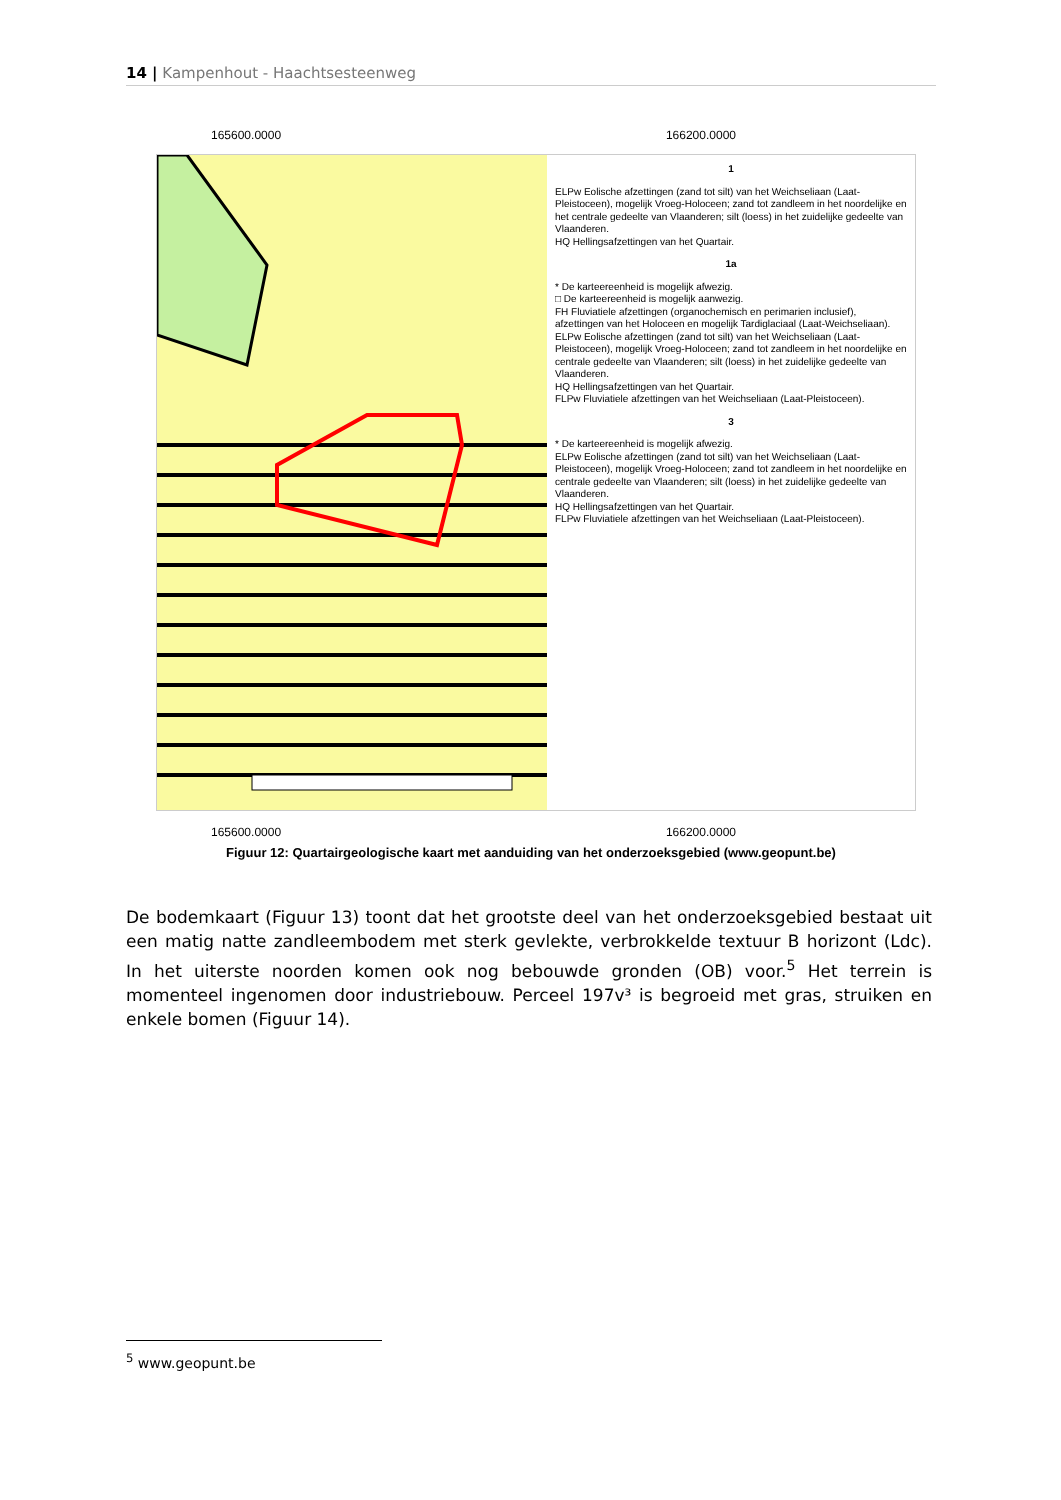14 | Kampenhout - Haachtsesteenweg
165600.0000 166200.0000
1
ELPw Eolische afzettingen (zand tot silt) van het Weichseliaan (Laat-Pleistoceen), mogelijk Vroeg-Holoceen; zand tot zandleem in het noordelijke en het centrale gedeelte van Vlaanderen; silt (loess) in het zuidelijke gedeelte van Vlaanderen.
HQ Hellingsafzettingen van het Quartair.
1a
* De karteereenheid is mogelijk afwezig.
□ De karteereenheid is mogelijk aanwezig.
FH Fluviatiele afzettingen (organochemisch en perimarien inclusief), afzettingen van het Holoceen en mogelijk Tardiglaciaal (Laat-Weichseliaan).
ELPw Eolische afzettingen (zand tot silt) van het Weichseliaan (Laat-Pleistoceen), mogelijk Vroeg-Holoceen; zand tot zandleem in het noordelijke en centrale gedeelte van Vlaanderen; silt (loess) in het zuidelijke gedeelte van Vlaanderen.
HQ Hellingsafzettingen van het Quartair.
FLPw Fluviatiele afzettingen van het Weichseliaan (Laat-Pleistoceen).
3
* De karteereenheid is mogelijk afwezig.
ELPw Eolische afzettingen (zand tot silt) van het Weichseliaan (Laat-Pleistoceen), mogelijk Vroeg-Holoceen; zand tot zandleem in het noordelijke en centrale gedeelte van Vlaanderen; silt (loess) in het zuidelijke gedeelte van Vlaanderen.
HQ Hellingsafzettingen van het Quartair.
FLPw Fluviatiele afzettingen van het Weichseliaan (Laat-Pleistoceen).
165600.0000 166200.0000
Figuur 12: Quartairgeologische kaart met aanduiding van het onderzoeksgebied (www.geopunt.be)
De bodemkaart (Figuur 13) toont dat het grootste deel van het onderzoeksgebied bestaat uit een matig natte zandleembodem met sterk gevlekte, verbrokkelde textuur B horizont (Ldc). In het uiterste noorden komen ook nog bebouwde gronden (OB) voor.<sup>5</sup> Het terrein is momenteel ingenomen door industriebouw. Perceel 197v³ is begroeid met gras, struiken en enkele bomen (Figuur 14).
<sup>5</sup> www.geopunt.be